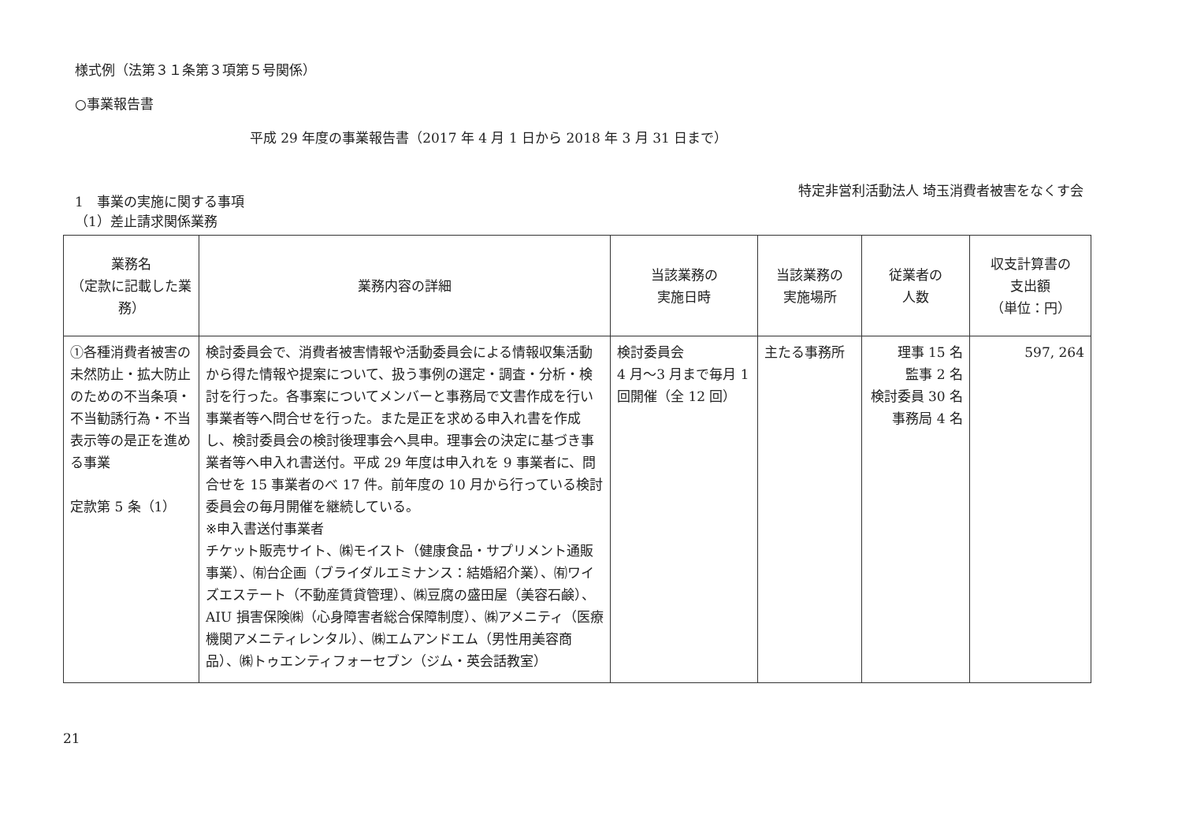様式例（法第３１条第３項第５号関係）
○事業報告書
平成 29 年度の事業報告書（2017 年 4 月 1 日から 2018 年 3 月 31 日まで）
1　事業の実施に関する事項
特定非営利活動法人 埼玉消費者被害をなくす会
（1）差止請求関係業務
| 業務名 （定款に記載した業務） | 業務内容の詳細 | 当該業務の 実施日時 | 当該業務の 実施場所 | 従業者の 人数 | 収支計算書の 支出額 （単位：円） |
| --- | --- | --- | --- | --- | --- |
| ①各種消費者被害の未然防止・拡大防止のための不当条項・不当勧誘行為・不当表示等の是正を進める事業 定款第 5 条（1） | 検討委員会で、消費者被害情報や活動委員会による情報収集活動から得た情報や提案について、扱う事例の選定・調査・分析・検討を行った。各事案についてメンバーと事務局で文書作成を行い事業者等へ問合せを行った。また是正を求める申入れ書を作成し、検討委員会の検討後理事会へ具申。理事会の決定に基づき事業者等へ申入れ書送付。平成 29 年度は申入れを 9 事業者に、問合せを 15 事業者のべ 17 件。前年度の 10 月から行っている検討委員会の毎月開催を継続している。 ※申入書送付事業者 チケット販売サイト、㈱モイスト（健康食品・サプリメント通販事業）、㈲台企画（ブライダルエミナンス：結婚紹介業）、㈲ワイズエステート（不動産賃貸管理）、㈱豆腐の盛田屋（美容石鹸）、AIU 損害保険㈱（心身障害者総合保障制度）、㈱アメニティ（医療機関アメニティレンタル）、㈱エムアンドエム（男性用美容商品）、㈱トゥエンティフォーセブン（ジム・英会話教室） | 検討委員会 4 月～3 月まで毎月 1 回開催（全 12 回） | 主たる事務所 | 理事 15 名 監事 2 名 検討委員 30 名 事務局 4 名 | 597, 264 |
21